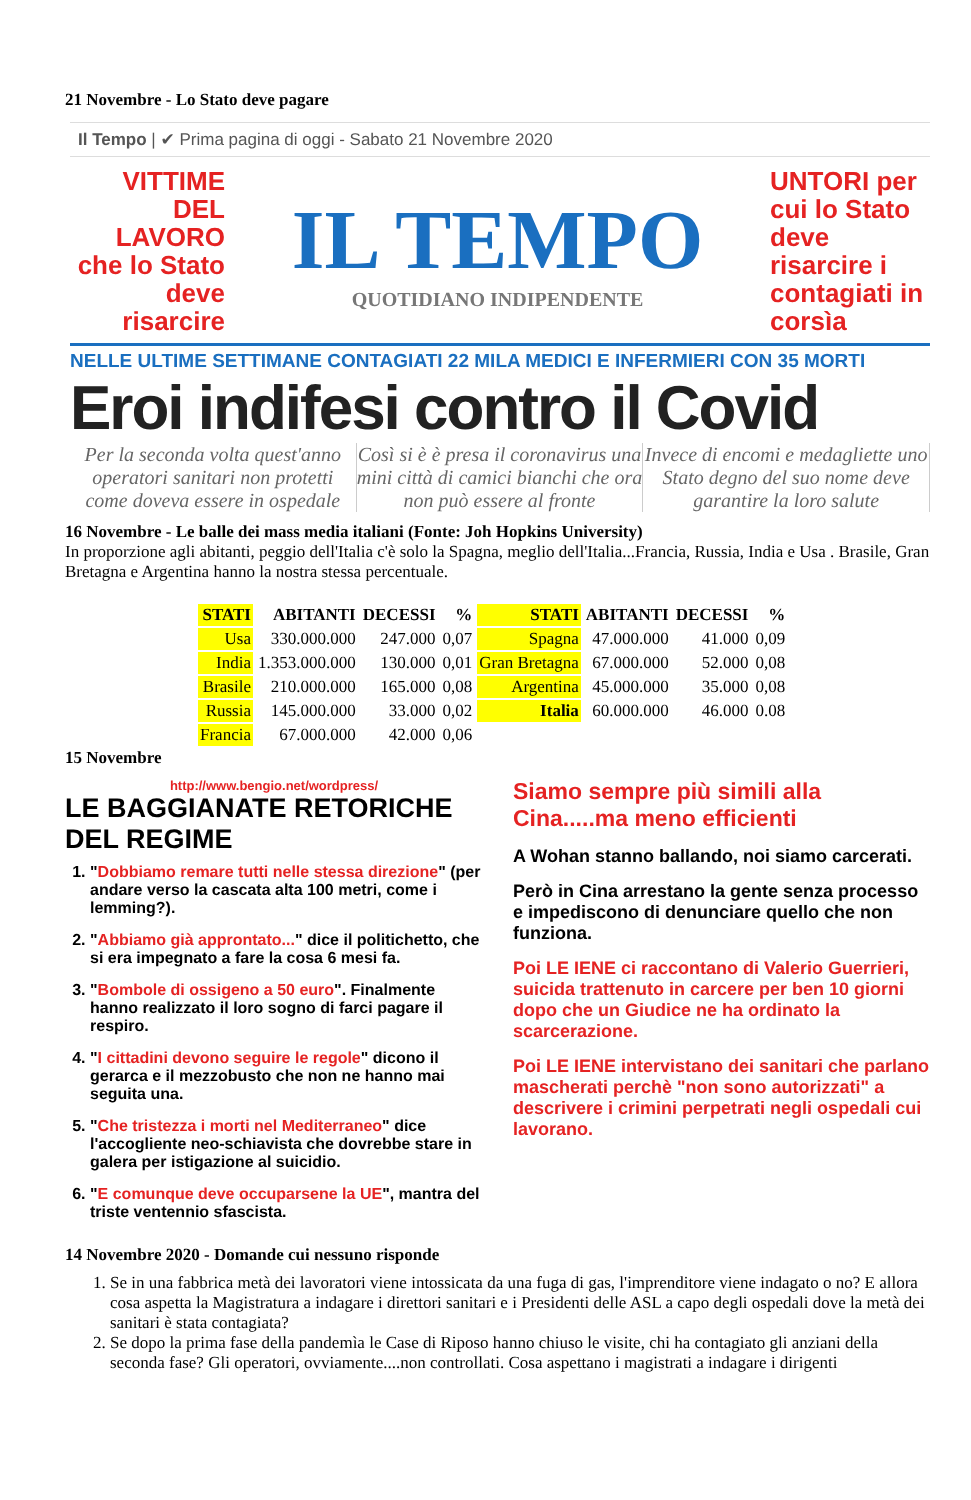21 Novembre - Lo Stato deve pagare
Il Tempo | ✔ Prima pagina di oggi - Sabato 21 Novembre 2020
VITTIME DEL LAVORO che lo Stato deve risarcire
IL TEMPO
QUOTIDIANO INDIPENDENTE
UNTORI per cui lo Stato deve risarcire i contagiati in corsìa
NELLE ULTIME SETTIMANE CONTAGIATI 22 MILA MEDICI E INFERMIERI CON 35 MORTI
Eroi indifesi contro il Covid
Per la seconda volta quest'anno operatori sanitari non protetti come doveva essere in ospedale
Così si è è presa il coronavirus una mini città di camici bianchi che ora non può essere al fronte
Invece di encomi e medagliette uno Stato degno del suo nome deve garantire la loro salute
16 Novembre - Le balle dei mass media italiani (Fonte: Joh Hopkins University)
In proporzione agli abitanti, peggio dell'Italia c'è solo la Spagna, meglio dell'Italia...Francia, Russia, India e Usa . Brasile, Gran Bretagna e Argentina hanno la nostra stessa percentuale.
| STATI | ABITANTI | DECESSI | % | STATI | ABITANTI | DECESSI | % |
| --- | --- | --- | --- | --- | --- | --- | --- |
| Usa | 330.000.000 | 247.000 | 0,07 | Spagna | 47.000.000 | 41.000 | 0,09 |
| India | 1.353.000.000 | 130.000 | 0,01 | Gran Bretagna | 67.000.000 | 52.000 | 0,08 |
| Brasile | 210.000.000 | 165.000 | 0,08 | Argentina | 45.000.000 | 35.000 | 0,08 |
| Russia | 145.000.000 | 33.000 | 0,02 | Italia | 60.000.000 | 46.000 | 0.08 |
| Francia | 67.000.000 | 42.000 | 0,06 | | | | |
15 Novembre
http://www.bengio.net/wordpress/
LE BAGGIANATE RETORICHE DEL REGIME
1. "Dobbiamo remare tutti nelle stessa direzione" (per andare verso la cascata alta 100 metri, come i lemming?).
2. "Abbiamo già approntato..." dice il politichetto, che si era impegnato a fare la cosa 6 mesi fa.
3. "Bombole di ossigeno a 50 euro". Finalmente hanno realizzato il loro sogno di farci pagare il respiro.
4. "I cittadini devono seguire le regole" dicono il gerarca e il mezzobusto che non ne hanno mai seguita una.
5. "Che tristezza i morti nel Mediterraneo" dice l'accogliente neo-schiavista che dovrebbe stare in galera per istigazione al suicidio.
6. "E comunque deve occuparsene la UE", mantra del triste ventennio sfascista.
Siamo sempre più simili alla Cina.....ma meno efficienti
A Wohan stanno ballando, noi siamo carcerati.
Però in Cina arrestano la gente senza processo e impediscono di denunciare quello che non funziona.
Poi LE IENE ci raccontano di Valerio Guerrieri, suicida trattenuto in carcere per ben 10 giorni dopo che un Giudice ne ha ordinato la scarcerazione.
Poi LE IENE intervistano dei sanitari che parlano mascherati perchè "non sono autorizzati" a descrivere i crimini perpetrati negli ospedali cui lavorano.
14 Novembre 2020 - Domande cui nessuno risponde
1. Se in una fabbrica metà dei lavoratori viene intossicata da una fuga di gas, l'imprenditore viene indagato o no? E allora cosa aspetta la Magistratura a indagare i direttori sanitari e i Presidenti delle ASL a capo degli ospedali dove la metà dei sanitari è stata contagiata?
2. Se dopo la prima fase della pandemìa le Case di Riposo hanno chiuso le visite, chi ha contagiato gli anziani della seconda fase? Gli operatori, ovviamente....non controllati. Cosa aspettano i magistrati a indagare i dirigenti